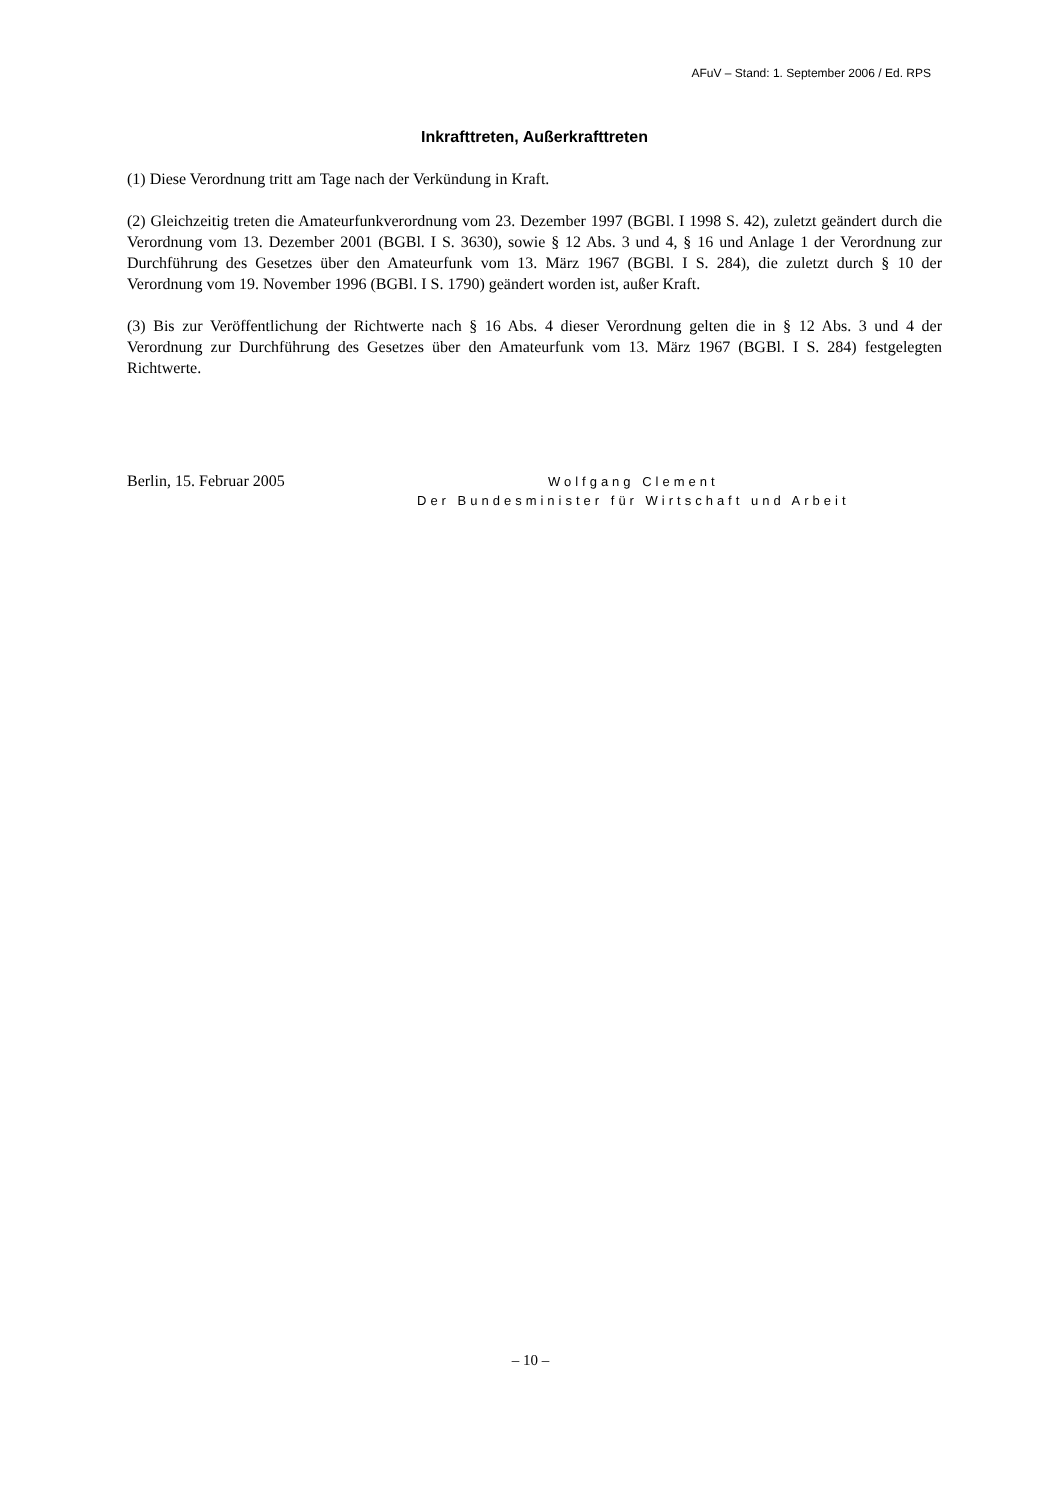AFuV – Stand: 1. September 2006 / Ed. RPS
Inkrafttreten, Außerkrafttreten
(1) Diese Verordnung tritt am Tage nach der Verkündung in Kraft.
(2) Gleichzeitig treten die Amateurfunkverordnung vom 23. Dezember 1997 (BGBl. I 1998 S. 42), zuletzt geändert durch die Verordnung vom 13. Dezember 2001 (BGBl. I S. 3630), sowie § 12 Abs. 3 und 4, § 16 und Anlage 1 der Verordnung zur Durchführung des Gesetzes über den Amateurfunk vom 13. März 1967 (BGBl. I S. 284), die zuletzt durch § 10 der Verordnung vom 19. November 1996 (BGBl. I S. 1790) geändert worden ist, außer Kraft.
(3) Bis zur Veröffentlichung der Richtwerte nach § 16 Abs. 4 dieser Verordnung gelten die in § 12 Abs. 3 und 4 der Verordnung zur Durchführung des Gesetzes über den Amateurfunk vom 13. März 1967 (BGBl. I S. 284) festgelegten Richtwerte.
Berlin, 15. Februar 2005
Wolfgang Clement
Der Bundesminister für Wirtschaft und Arbeit
– 10 –